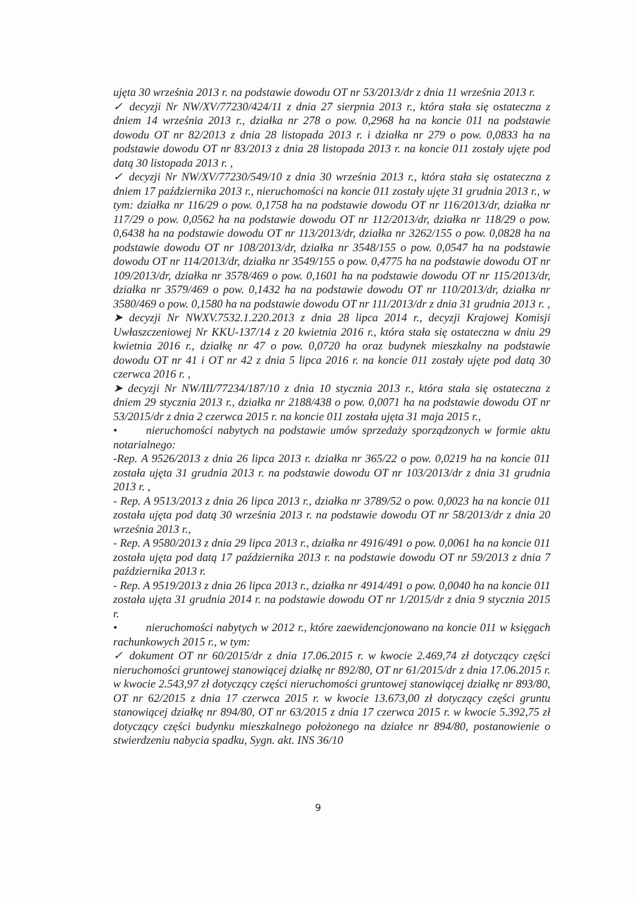ujęta 30 września 2013 r. na podstawie dowodu OT nr 53/2013/dr z dnia 11 września 2013 r.
✓ decyzji Nr NW/XV/77230/424/11 z dnia 27 sierpnia 2013 r., która stała się ostateczna z dniem 14 września 2013 r., działka nr 278 o pow. 0,2968 ha na koncie 011 na podstawie dowodu OT nr 82/2013 z dnia 28 listopada 2013 r. i działka nr 279 o pow. 0,0833 ha na podstawie dowodu OT nr 83/2013 z dnia 28 listopada 2013 r. na koncie 011 zostały ujęte pod datą 30 listopada 2013 r. ,
✓ decyzji Nr NW/XV/77230/549/10 z dnia 30 września 2013 r., która stała się ostateczna z dniem 17 października 2013 r., nieruchomości na koncie 011 zostały ujęte 31 grudnia 2013 r., w tym: działka nr 116/29 o pow. 0,1758 ha na podstawie dowodu OT nr 116/2013/dr, działka nr 117/29 o pow. 0,0562 ha na podstawie dowodu OT nr 112/2013/dr, działka nr 118/29 o pow. 0,6438 ha na podstawie dowodu OT nr 113/2013/dr, działka nr 3262/155 o pow. 0,0828 ha na podstawie dowodu OT nr 108/2013/dr, działka nr 3548/155 o pow. 0,0547 ha na podstawie dowodu OT nr 114/2013/dr, działka nr 3549/155 o pow. 0,4775 ha na podstawie dowodu OT nr 109/2013/dr, działka nr 3578/469 o pow. 0,1601 ha na podstawie dowodu OT nr 115/2013/dr, działka nr 3579/469 o pow. 0,1432 ha na podstawie dowodu OT nr 110/2013/dr, działka nr 3580/469 o pow. 0,1580 ha na podstawie dowodu OT nr 111/2013/dr z dnia 31 grudnia 2013 r. ,
➤ decyzji Nr NWXV.7532.1.220.2013 z dnia 28 lipca 2014 r., decyzji Krajowej Komisji Uwłaszczeniowej Nr KKU-137/14 z 20 kwietnia 2016 r., która stała się ostateczna w dniu 29 kwietnia 2016 r., działkę nr 47 o pow. 0,0720 ha oraz budynek mieszkalny na podstawie dowodu OT nr 41 i OT nr 42 z dnia 5 lipca 2016 r. na koncie 011 zostały ujęte pod datą 30 czerwca 2016 r. ,
➤ decyzji Nr NW/III/77234/187/10 z dnia 10 stycznia 2013 r., która stała się ostateczna z dniem 29 stycznia 2013 r., działka nr 2188/438 o pow. 0,0071 ha na podstawie dowodu OT nr 53/2015/dr z dnia 2 czerwca 2015 r. na koncie 011 została ujęta 31 maja 2015 r.,
• nieruchomości nabytych na podstawie umów sprzedaży sporządzonych w formie aktu notarialnego:
-Rep. A 9526/2013 z dnia 26 lipca 2013 r. działka nr 365/22 o pow. 0,0219 ha na koncie 011 została ujęta 31 grudnia 2013 r. na podstawie dowodu OT nr 103/2013/dr z dnia 31 grudnia 2013 r. ,
- Rep. A 9513/2013 z dnia 26 lipca 2013 r., działka nr 3789/52 o pow. 0,0023 ha na koncie 011 została ujęta pod datą 30 września 2013 r. na podstawie dowodu OT nr 58/2013/dr z dnia 20 września 2013 r.,
- Rep. A 9580/2013 z dnia 29 lipca 2013 r., działka nr 4916/491 o pow. 0,0061 ha na koncie 011 została ujęta pod datą 17 października 2013 r. na podstawie dowodu OT nr 59/2013 z dnia 7 października 2013 r.
- Rep. A 9519/2013 z dnia 26 lipca 2013 r., działka nr 4914/491 o pow. 0,0040 ha na koncie 011 została ujęta 31 grudnia 2014 r. na podstawie dowodu OT nr 1/2015/dr z dnia 9 stycznia 2015 r.
• nieruchomości nabytych w 2012 r., które zaewidencjonowano na koncie 011 w księgach rachunkowych 2015 r., w tym:
✓ dokument OT nr 60/2015/dr z dnia 17.06.2015 r. w kwocie 2.469,74 zł dotyczący części nieruchomości gruntowej stanowiącej działkę nr 892/80, OT nr 61/2015/dr z dnia 17.06.2015 r. w kwocie 2.543,97 zł dotyczący części nieruchomości gruntowej stanowiącej działkę nr 893/80, OT nr 62/2015 z dnia 17 czerwca 2015 r. w kwocie 13.673,00 zł dotyczący części gruntu stanowiącej działkę nr 894/80, OT nr 63/2015 z dnia 17 czerwca 2015 r. w kwocie 5.392,75 zł dotyczący części budynku mieszkalnego położonego na działce nr 894/80, postanowienie o stwierdzeniu nabycia spadku, Sygn. akt. INS 36/10
9